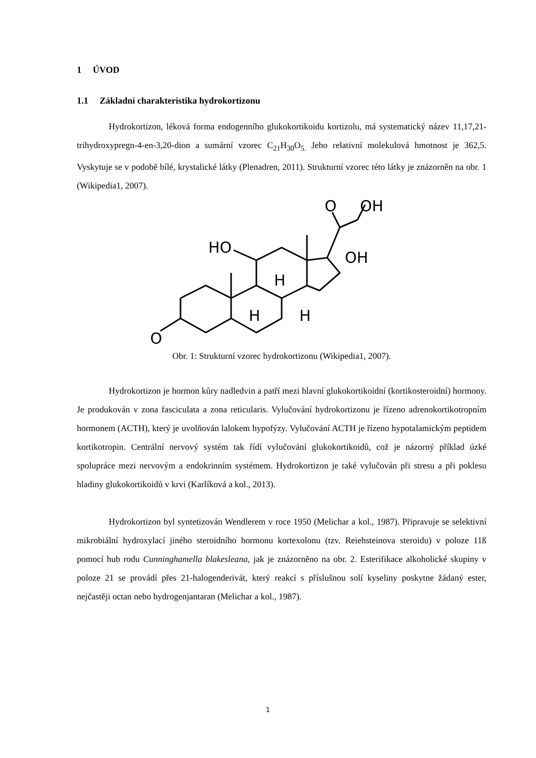1 ÚVOD
1.1 Základní charakteristika hydrokortizonu
Hydrokortizon, léková forma endogenního glukokortikoidu kortizolu, má systematický název 11,17,21-trihydroxypregn-4-en-3,20-dion a sumární vzorec C<sub>21</sub>H<sub>30</sub>O<sub>5.</sub> Jeho relativní molekulová hmotnost je 362,5. Vyskytuje se v podobě bílé, krystalické látky (Plenadren, 2011). Strukturní vzorec této látky je znázorněn na obr. 1 (Wikipedia1, 2007).
O
O
OH
HO
OH
H
H
H
Obr. 1: Strukturní vzorec hydrokortizonu (Wikipedia1, 2007).
Hydrokortizon je hormon kůry nadledvin a patří mezi hlavní glukokortikoidní (kortikosteroidní) hormony. Je produkován v zona fasciculata a zona reticularis. Vylučování hydrokortizonu je řízeno adrenokortikotropním hormonem (ACTH), který je uvolňován lalokem hypofýzy. Vylučování ACTH je řízeno hypotalamickým peptidem kortikotropin. Centrální nervový systém tak řídí vylučování glukokortikoidů, což je názorný příklad úzké spolupráce mezi nervovým a endokrinním systémem. Hydrokortizon je také vylučován při stresu a při poklesu hladiny glukokortikoidů v krvi (Karlíková a kol., 2013).
Hydrokortizon byl syntetizován Wendlerem v roce 1950 (Melichar a kol., 1987). Připravuje se selektivní mikrobiální hydroxylací jiného steroidního hormonu kortexolonu (tzv. Reiehsteinova steroidu) v poloze 11ß pomocí hub rodu Cunninghamella blakesleana, jak je znázorněno na obr. 2. Esterifikace alkoholické skupiny v poloze 21 se provádí přes 21-halogenderivát, který reakcí s příslušnou solí kyseliny poskytne žádaný ester, nejčastěji octan nebo hydrogenjantaran (Melichar a kol., 1987).
1